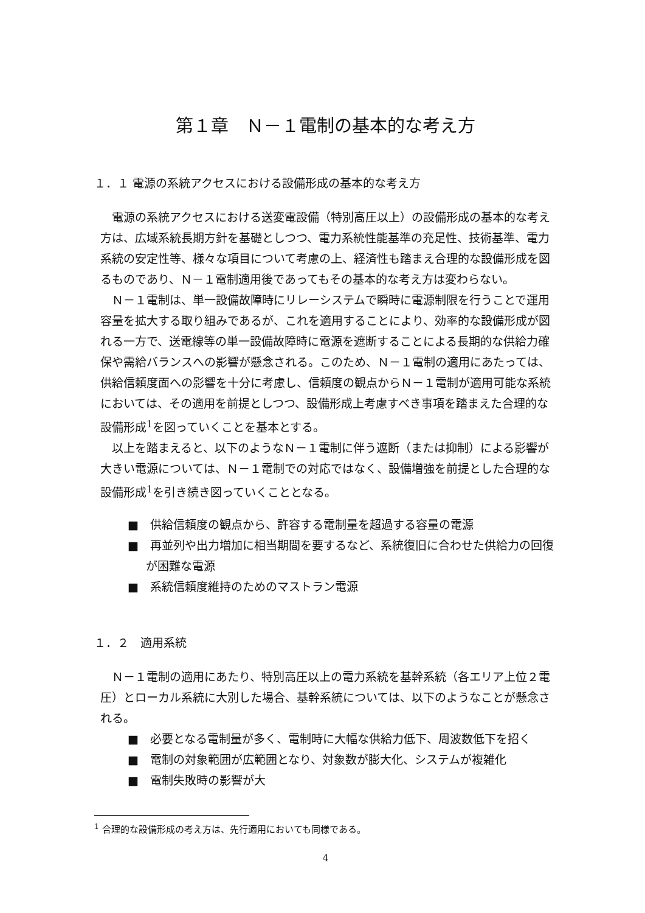第１章　Ｎ－１電制の基本的な考え方
１．１ 電源の系統アクセスにおける設備形成の基本的な考え方
電源の系統アクセスにおける送変電設備（特別高圧以上）の設備形成の基本的な考え方は、広域系統長期方針を基礎としつつ、電力系統性能基準の充足性、技術基準、電力系統の安定性等、様々な項目について考慮の上、経済性も踏まえ合理的な設備形成を図るものであり、Ｎ－１電制適用後であってもその基本的な考え方は変わらない。
Ｎ－１電制は、単一設備故障時にリレーシステムで瞬時に電源制限を行うことで運用容量を拡大する取り組みであるが、これを適用することにより、効率的な設備形成が図れる一方で、送電線等の単一設備故障時に電源を遮断することによる長期的な供給力確保や需給バランスへの影響が懸念される。このため、Ｎ－１電制の適用にあたっては、供給信頼度面への影響を十分に考慮し、信頼度の観点からＮ－１電制が適用可能な系統においては、その適用を前提としつつ、設備形成上考慮すべき事項を踏まえた合理的な設備形成<sup>1</sup>を図っていくことを基本とする。
以上を踏まえると、以下のようなＮ－１電制に伴う遮断（または抑制）による影響が大きい電源については、Ｎ－１電制での対応ではなく、設備増強を前提とした合理的な設備形成<sup>1</sup>を引き続き図っていくこととなる。
■　供給信頼度の観点から、許容する電制量を超過する容量の電源
■　再並列や出力増加に相当期間を要するなど、系統復旧に合わせた供給力の回復が困難な電源
■　系統信頼度維持のためのマストラン電源
１．２　適用系統
Ｎ－１電制の適用にあたり、特別高圧以上の電力系統を基幹系統（各エリア上位２電圧）とローカル系統に大別した場合、基幹系統については、以下のようなことが懸念される。
■　必要となる電制量が多く、電制時に大幅な供給力低下、周波数低下を招く
■　電制の対象範囲が広範囲となり、対象数が膨大化、システムが複雑化
■　電制失敗時の影響が大
<sup>1</sup> 合理的な設備形成の考え方は、先行適用においても同様である。
4